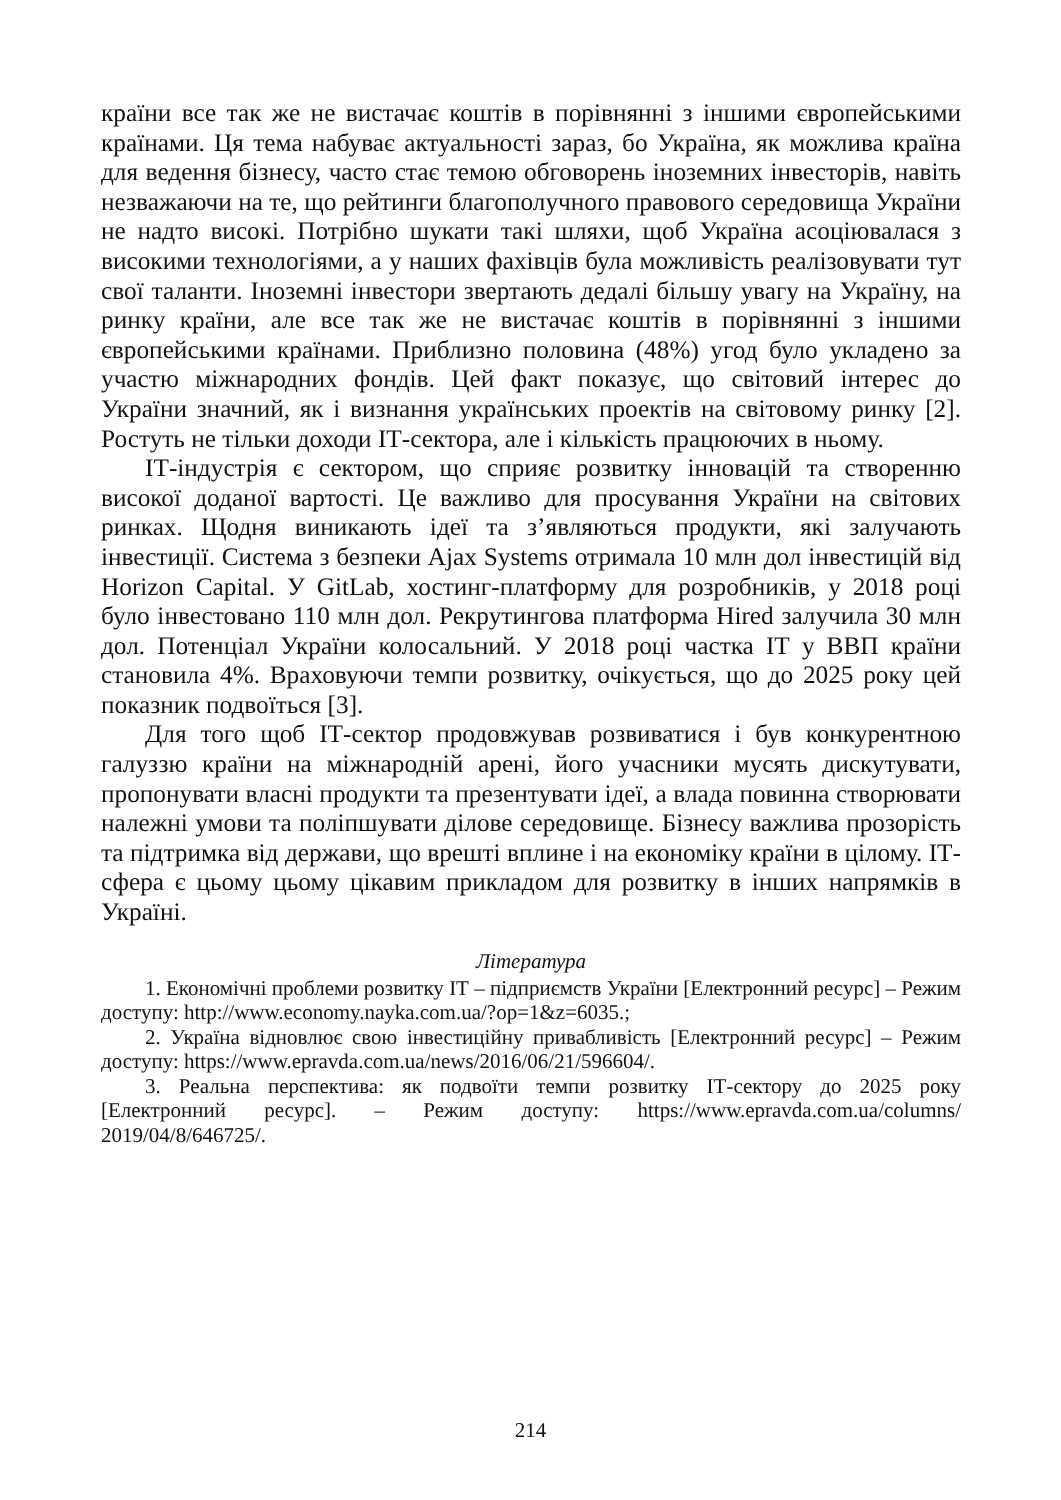країни все так же не вистачає коштів в порівнянні з іншими європейськими країнами. Ця тема набуває актуальності зараз, бо Україна, як можлива країна для ведення бізнесу, часто стає темою обговорень іноземних інвесторів, навіть незважаючи на те, що рейтинги благополучного правового середовища України не надто високі. Потрібно шукати такі шляхи, щоб Україна асоціювалася з високими технологіями, а у наших фахівців була можливість реалізовувати тут свої таланти. Іноземні інвестори звертають дедалі більшу увагу на Україну, на ринку країни, але все так же не вистачає коштів в порівнянні з іншими європейськими країнами. Приблизно половина (48%) угод було укладено за участю міжнародних фондів. Цей факт показує, що світовий інтерес до України значний, як і визнання українських проектів на світовому ринку [2]. Ростуть не тільки доходи ІТ-сектора, але і кількість працюючих в ньому.
ІТ-індустрія є сектором, що сприяє розвитку інновацій та створенню високої доданої вартості. Це важливо для просування України на світових ринках. Щодня виникають ідеї та з’являються продукти, які залучають інвестиції. Система з безпеки Ajax Systems отримала 10 млн дол інвестицій від Horizon Capital. У GitLab, хостинг-платформу для розробників, у 2018 році було інвестовано 110 млн дол. Рекрутингова платформа Hired залучила 30 млн дол. Потенціал України колосальний. У 2018 році частка ІТ у ВВП країни становила 4%. Враховуючи темпи розвитку, очікується, що до 2025 року цей показник подвоїться [3].
Для того щоб ІТ-сектор продовжував розвиватися і був конкурентною галуззю країни на міжнародній арені, його учасники мусять дискутувати, пропонувати власні продукти та презентувати ідеї, а влада повинна створювати належні умови та поліпшувати ділове середовище. Бізнесу важлива прозорість та підтримка від держави, що врешті вплине і на економіку країни в цілому. ІТ-сфера є цьому цьому цікавим прикладом для розвитку в інших напрямків в Україні.
Література
1. Економічні проблеми розвитку ІТ – підприємств України [Електронний ресурс] – Режим доступу: http://www.economy.nayka.com.ua/?op=1&z=6035.;
2. Україна відновлює свою інвестиційну привабливість [Електронний ресурс] – Режим доступу: https://www.epravda.com.ua/news/2016/06/21/596604/.
3. Реальна перспектива: як подвоїти темпи розвитку ІТ-сектору до 2025 року [Електронний ресурс]. – Режим доступу: https://www.epravda.com.ua/columns/ 2019/04/8/646725/.
214